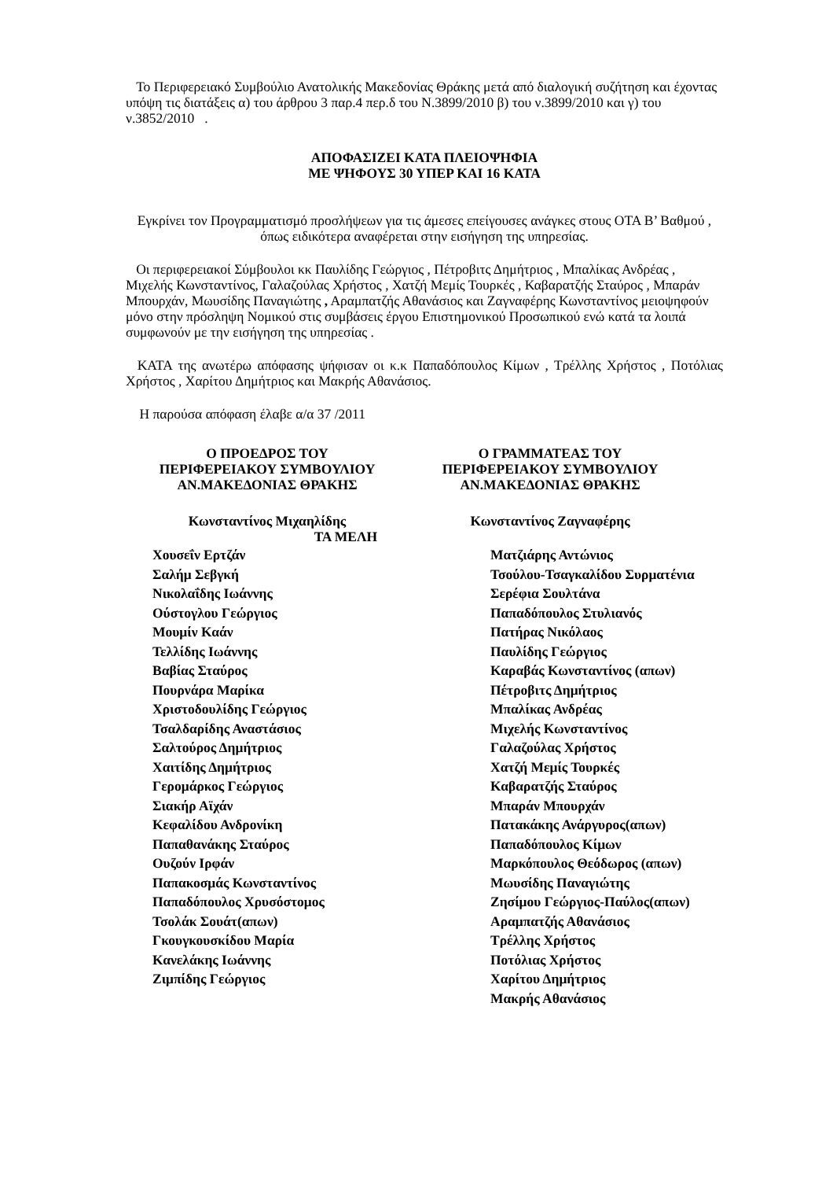Το Περιφερειακό Συμβούλιο Ανατολικής Μακεδονίας Θράκης μετά από διαλογική συζήτηση και έχοντας υπόψη τις διατάξεις α) του άρθρου 3 παρ.4 περ.δ του Ν.3899/2010 β) του ν.3899/2010 και γ) του ν.3852/2010 .
ΑΠΟΦΑΣΙΖΕΙ ΚΑΤΑ ΠΛΕΙΟΨΗΦΙΑ
ΜΕ ΨΗΦΟΥΣ 30 ΥΠΕΡ ΚΑΙ 16 ΚΑΤΑ
Εγκρίνει τον Προγραμματισμό προσλήψεων για τις άμεσες επείγουσες ανάγκες στους ΟΤΑ Β’ Βαθμού , όπως ειδικότερα αναφέρεται στην εισήγηση της υπηρεσίας.
Οι περιφερειακοί Σύμβουλοι κκ Παυλίδης Γεώργιος , Πέτροβιτς Δημήτριος , Μπαλίκας Ανδρέας , Μιχελής Κωνσταντίνος, Γαλαζούλας Χρήστος , Χατζή Μεμίς Τουρκές , Καβαρατζής Σταύρος , Μπαράν Μπουρχάν, Μωυσίδης Παναγιώτης , Αραμπατζής Αθανάσιος και Ζαγναφέρης Κωνσταντίνος μειοψηφούν μόνο στην πρόσληψη Νομικού στις συμβάσεις έργου Επιστημονικού Προσωπικού ενώ κατά τα λοιπά συμφωνούν με την εισήγηση της υπηρεσίας .
ΚΑΤΑ της ανωτέρω απόφασης ψήφισαν οι κ.κ Παπαδόπουλος Κίμων , Τρέλλης Χρήστος , Ποτόλιας Χρήστος , Χαρίτου Δημήτριος και Μακρής Αθανάσιος.
Η παρούσα απόφαση έλαβε α/α 37 /2011
Ο ΠΡΟΕΔΡΟΣ ΤΟΥ
ΠΕΡΙΦΕΡΕΙΑΚΟΥ ΣΥΜΒΟΥΛΙΟΥ
ΑΝ.ΜΑΚΕΔΟΝΙΑΣ ΘΡΑΚΗΣ
Ο ΓΡΑΜΜΑΤΕΑΣ ΤΟΥ
ΠΕΡΙΦΕΡΕΙΑΚΟΥ ΣΥΜΒΟΥΛΙΟΥ
ΑΝ.ΜΑΚΕΔΟΝΙΑΣ ΘΡΑΚΗΣ
Κωνσταντίνος Μιχαηλίδης Κωνσταντίνος Ζαγναφέρης
ΤΑ ΜΕΛΗ
Χουσεΐν Ερτζάν Ματζιάρης Αντώνιος
Σαλήμ Σεβγκή Τσούλου-Τσαγκαλίδου Συρματένια
Νικολαΐδης Ιωάννης Σερέφια Σουλτάνα
Ούστογλου Γεώργιος Παπαδόπουλος Στυλιανός
Μουμίν Καάν Πατήρας Νικόλαος
Τελλίδης Ιωάννης Παυλίδης Γεώργιος
Βαβίας Σταύρος Καραβάς Κωνσταντίνος (απων)
Πουρνάρα Μαρίκα Πέτροβιτς Δημήτριος
Χριστοδουλίδης Γεώργιος Μπαλίκας Ανδρέας
Τσαλδαρίδης Αναστάσιος Μιχελής Κωνσταντίνος
Σαλτούρος Δημήτριος Γαλαζούλας Χρήστος
Χαιτίδης Δημήτριος Χατζή Μεμίς Τουρκές
Γερομάρκος Γεώργιος Καβαρατζής Σταύρος
Σιακήρ Αϊχάν Μπαράν Μπουρχάν
Κεφαλίδου Ανδρονίκη Πατακάκης Ανάργυρος(απων)
Παπαθανάκης Σταύρος Παπαδόπουλος Κίμων
Ουζούν Ιρφάν Μαρκόπουλος Θεόδωρος (απων)
Παπακοσμάς Κωνσταντίνος Μωυσίδης Παναγιώτης
Παπαδόπουλος Χρυσόστομος Ζησίμου Γεώργιος-Παύλος(απων)
Τσολάκ Σουάτ(απων) Αραμπατζής Αθανάσιος
Γκουγκουσκίδου Μαρία Τρέλλης Χρήστος
Κανελάκης Ιωάννης Ποτόλιας Χρήστος
Ζιμπίδης Γεώργιος Χαρίτου Δημήτριος
Μακρής Αθανάσιος